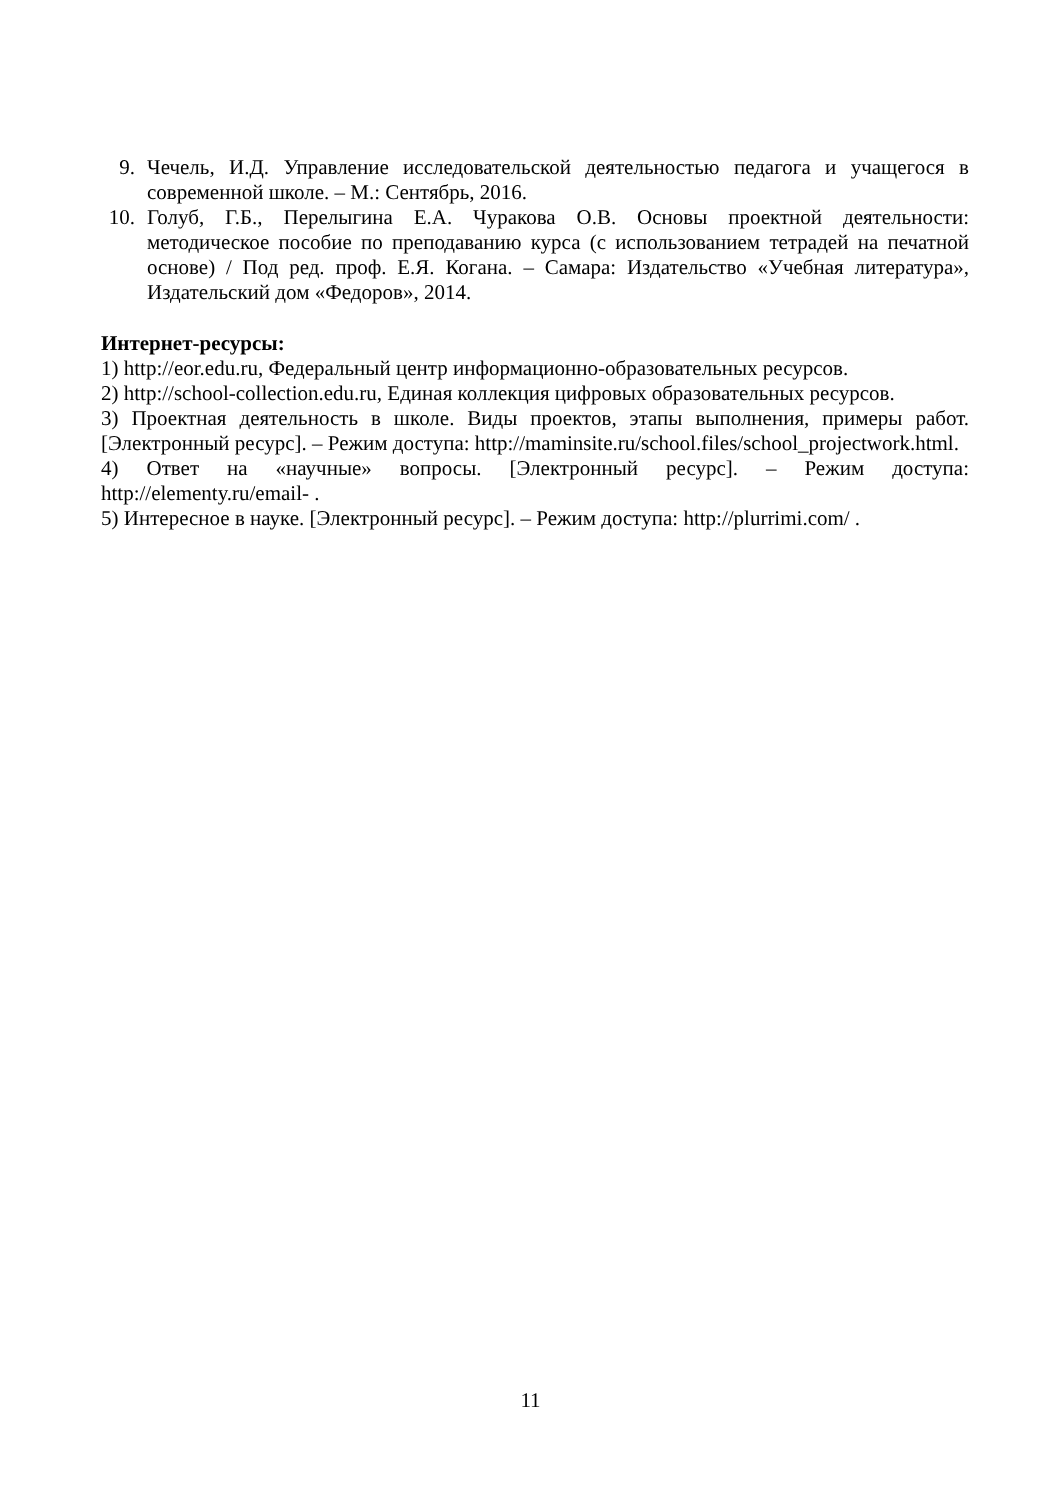9. Чечель, И.Д. Управление исследовательской деятельностью педагога и учащегося в современной школе. – М.: Сентябрь, 2016.
10. Голуб, Г.Б., Перелыгина Е.А. Чуракова О.В. Основы проектной деятельности: методическое пособие по преподаванию курса (с использованием тетрадей на печатной основе) / Под ред. проф. Е.Я. Когана. – Самара: Издательство «Учебная литература», Издательский дом «Федоров», 2014.
Интернет-ресурсы:
1) http://eor.edu.ru, Федеральный центр информационно-образовательных ресурсов.
2) http://school-collection.edu.ru, Единая коллекция цифровых образовательных ресурсов.
3) Проектная деятельность в школе. Виды проектов, этапы выполнения, примеры работ. [Электронный ресурс]. – Режим доступа: http://maminsite.ru/school.files/school_projectwork.html.
4) Ответ на «научные» вопросы. [Электронный ресурс]. – Режим доступа: http://elementy.ru/email- .
5) Интересное в науке. [Электронный ресурс]. – Режим доступа: http://plurrimi.com/ .
11